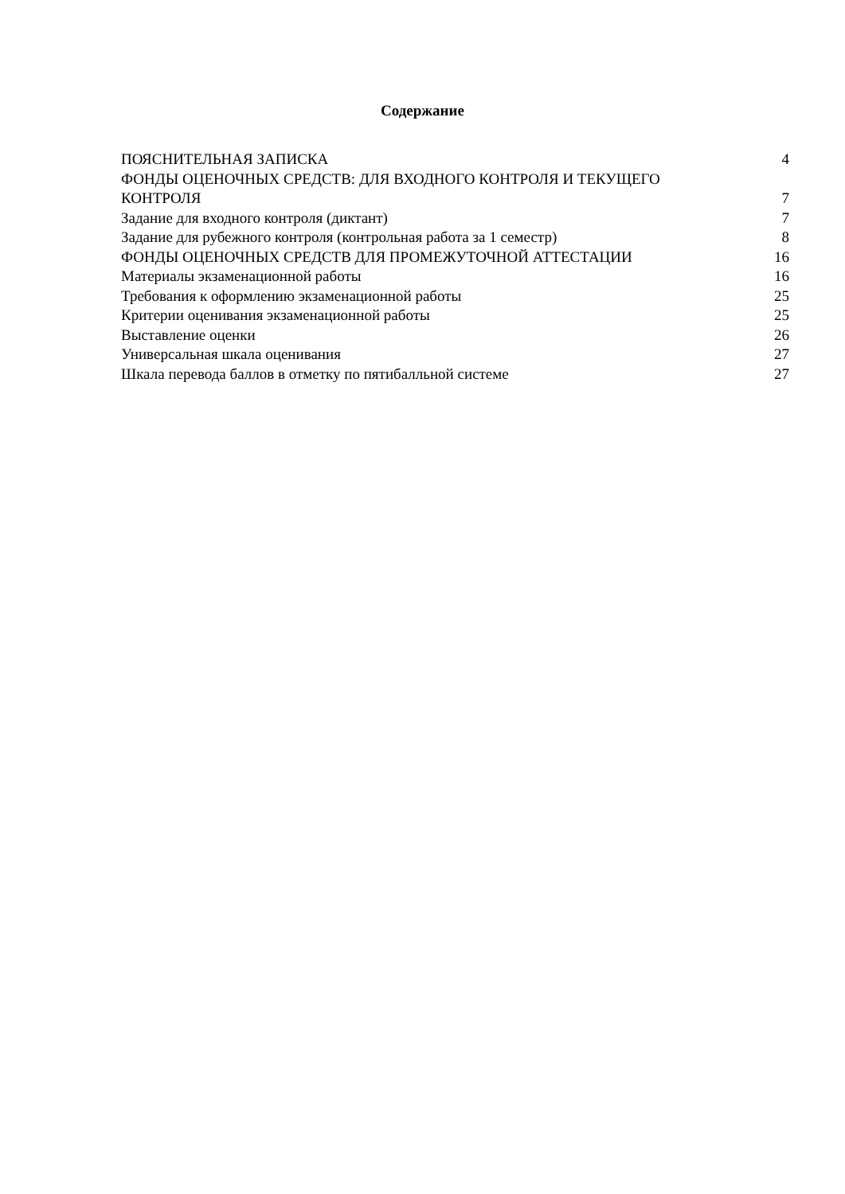Содержание
ПОЯСНИТЕЛЬНАЯ ЗАПИСКА 4
ФОНДЫ ОЦЕНОЧНЫХ СРЕДСТВ: ДЛЯ ВХОДНОГО КОНТРОЛЯ И ТЕКУЩЕГО КОНТРОЛЯ 7
Задание для входного контроля (диктант) 7
Задание для рубежного контроля (контрольная работа за 1 семестр) 8
ФОНДЫ ОЦЕНОЧНЫХ СРЕДСТВ ДЛЯ ПРОМЕЖУТОЧНОЙ АТТЕСТАЦИИ 16
Материалы экзаменационной работы 16
Требования к оформлению экзаменационной работы 25
Критерии оценивания экзаменационной работы 25
Выставление оценки 26
Универсальная шкала оценивания 27
Шкала перевода баллов в отметку по пятибалльной системе 27